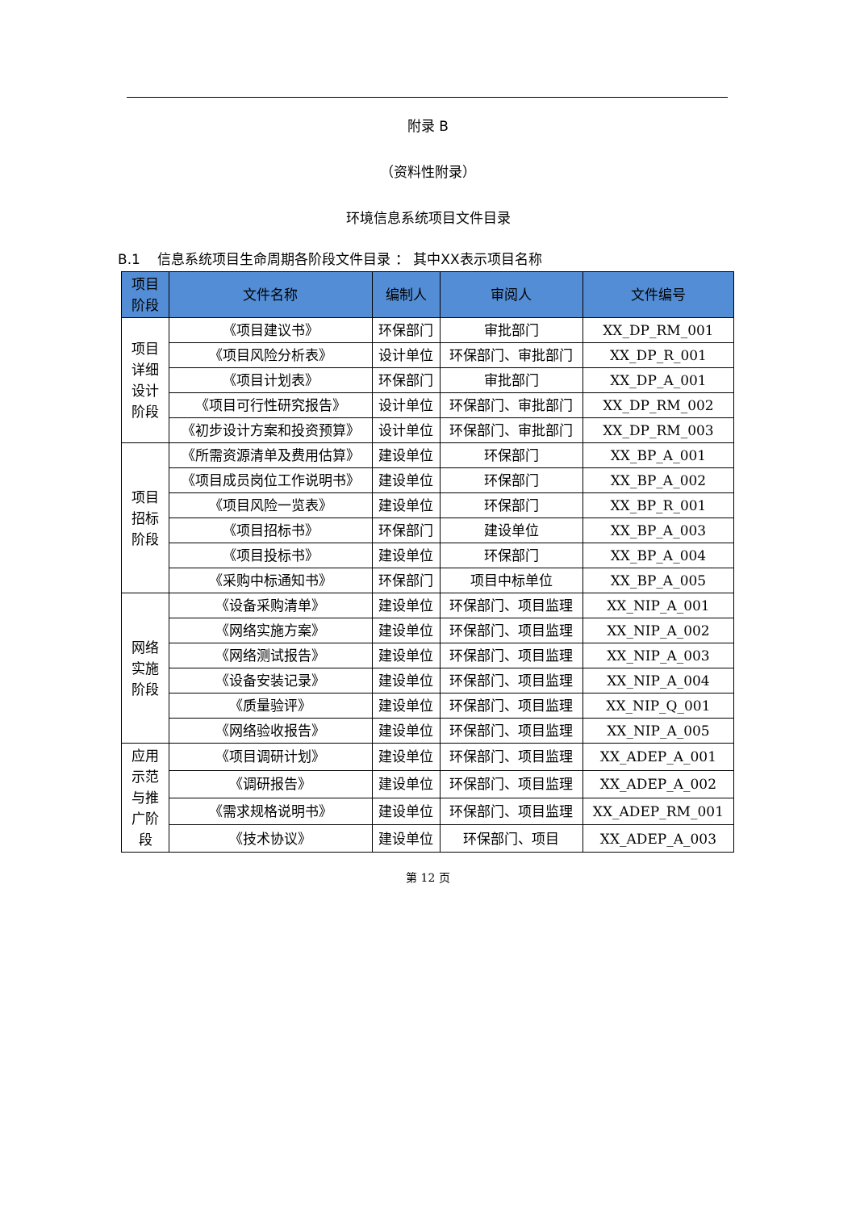附录 B
（资料性附录）
环境信息系统项目文件目录
B.1 信息系统项目生命周期各阶段文件目录 ： 其中XX表示项目名称
| 项目阶段 | 文件名称 | 编制人 | 审阅人 | 文件编号 |
| --- | --- | --- | --- | --- |
| 项目详细设计阶段 | 《项目建议书》 | 环保部门 | 审批部门 | XX_DP_RM_001 |
| | 《项目风险分析表》 | 设计单位 | 环保部门、审批部门 | XX_DP_R_001 |
| | 《项目计划表》 | 环保部门 | 审批部门 | XX_DP_A_001 |
| | 《项目可行性研究报告》 | 设计单位 | 环保部门、审批部门 | XX_DP_RM_002 |
| | 《初步设计方案和投资预算》 | 设计单位 | 环保部门、审批部门 | XX_DP_RM_003 |
| 项目招标阶段 | 《所需资源清单及费用估算》 | 建设单位 | 环保部门 | XX_BP_A_001 |
| | 《项目成员岗位工作说明书》 | 建设单位 | 环保部门 | XX_BP_A_002 |
| | 《项目风险一览表》 | 建设单位 | 环保部门 | XX_BP_R_001 |
| | 《项目招标书》 | 环保部门 | 建设单位 | XX_BP_A_003 |
| | 《项目投标书》 | 建设单位 | 环保部门 | XX_BP_A_004 |
| | 《采购中标通知书》 | 环保部门 | 项目中标单位 | XX_BP_A_005 |
| 网络实施阶段 | 《设备采购清单》 | 建设单位 | 环保部门、项目监理 | XX_NIP_A_001 |
| | 《网络实施方案》 | 建设单位 | 环保部门、项目监理 | XX_NIP_A_002 |
| | 《网络测试报告》 | 建设单位 | 环保部门、项目监理 | XX_NIP_A_003 |
| | 《设备安装记录》 | 建设单位 | 环保部门、项目监理 | XX_NIP_A_004 |
| | 《质量验评》 | 建设单位 | 环保部门、项目监理 | XX_NIP_Q_001 |
| | 《网络验收报告》 | 建设单位 | 环保部门、项目监理 | XX_NIP_A_005 |
| 应用示范与推广阶段 | 《项目调研计划》 | 建设单位 | 环保部门、项目监理 | XX_ADEP_A_001 |
| | 《调研报告》 | 建设单位 | 环保部门、项目监理 | XX_ADEP_A_002 |
| | 《需求规格说明书》 | 建设单位 | 环保部门、项目监理 | XX_ADEP_RM_001 |
| | 《技术协议》 | 建设单位 | 环保部门、项目 | XX_ADEP_A_003 |
第 12 页